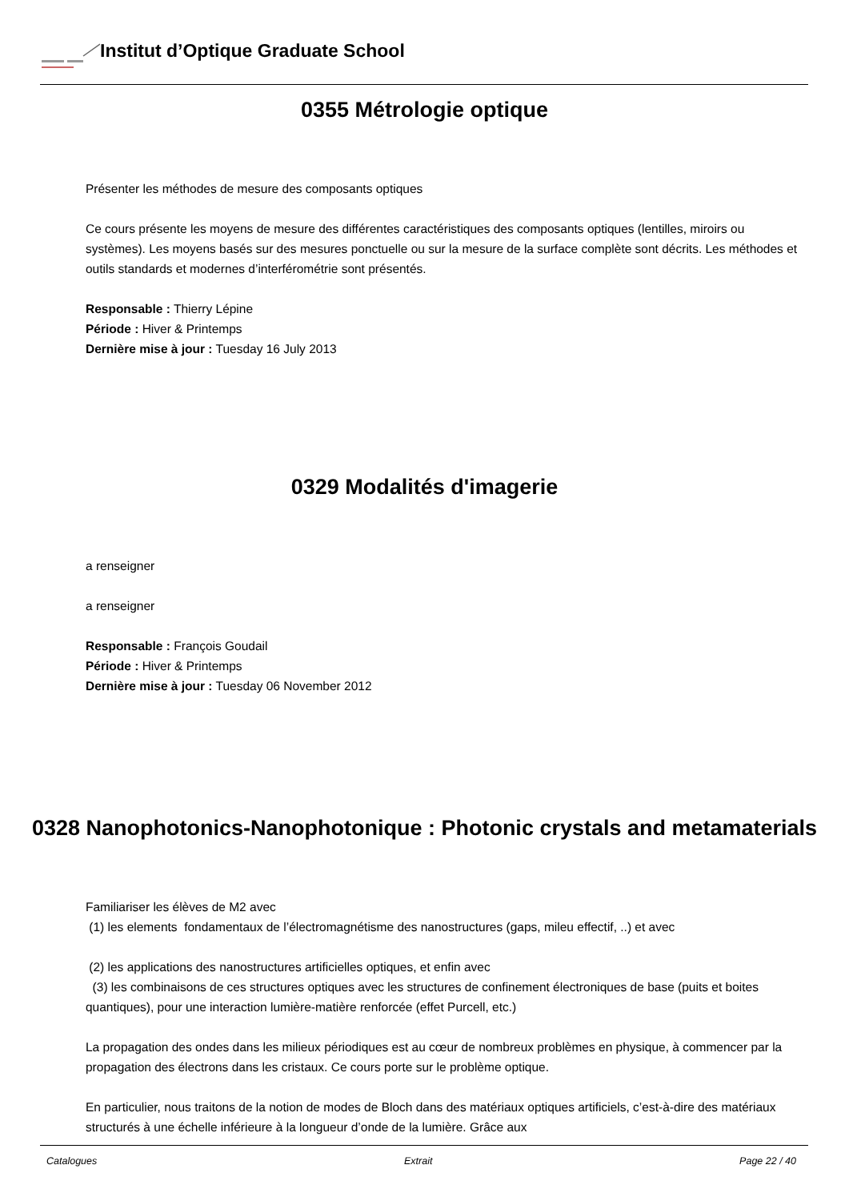Institut d’Optique Graduate School
0355 Métrologie optique
Présenter les méthodes de mesure des composants optiques
Ce cours présente les moyens de mesure des différentes caractéristiques des composants optiques (lentilles, miroirs ou systèmes). Les moyens basés sur des mesures ponctuelle ou sur la mesure de la surface complète sont décrits. Les méthodes et outils standards et modernes d’interférométrie sont présentés.
Responsable : Thierry Lépine
Période : Hiver & Printemps
Dernière mise à jour : Tuesday 16 July 2013
0329 Modalités d'imagerie
a renseigner
a renseigner
Responsable : François Goudail
Période : Hiver & Printemps
Dernière mise à jour : Tuesday 06 November 2012
0328 Nanophotonics-Nanophotonique : Photonic crystals and metamaterials
Familiariser les élèves de M2 avec
(1) les elements fondamentaux de l’électromagnétisme des nanostructures (gaps, mileu effectif, ..) et avec
(2) les applications des nanostructures artificielles optiques, et enfin avec
(3) les combinaisons de ces structures optiques avec les structures de confinement électroniques de base (puits et boites quantiques), pour une interaction lumière-matière renforcée (effet Purcell, etc.)
La propagation des ondes dans les milieux périodiques est au cœur de nombreux problèmes en physique, à commencer par la propagation des électrons dans les cristaux. Ce cours porte sur le problème optique.
En particulier, nous traitons de la notion de modes de Bloch dans des matériaux optiques artificiels, c’est-à-dire des matériaux structurés à une échelle inférieure à la longueur d’onde de la lumière. Grâce aux
Catalogues Extrait Page 22 / 40